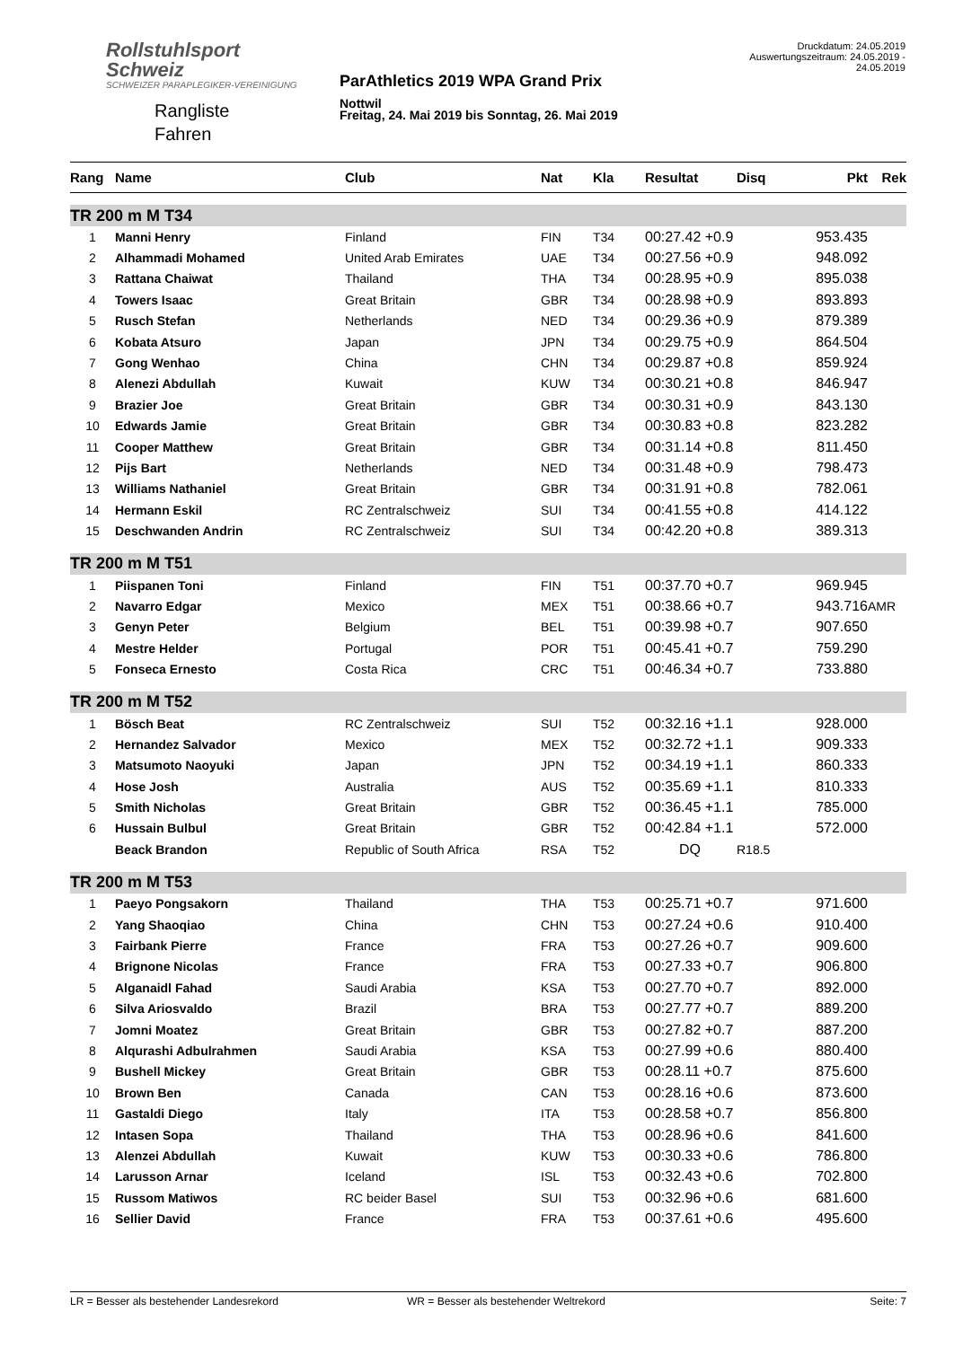Rollstuhlsport
Schweiz
SCHWEIZER PARAPLEGIKER-VEREINIGUNG
Rangliste
Fahren
ParAthletics 2019 WPA Grand Prix
Nottwil
Freitag, 24. Mai 2019 bis Sonntag, 26. Mai 2019
Druckdatum: 24.05.2019
Auswertungszeitraum: 24.05.2019 - 24.05.2019
| Rang | Name | Club | Nat | Kla | Resultat | Disq | Pkt | Rek |
| --- | --- | --- | --- | --- | --- | --- | --- | --- |
| TR 200 m M T34 | | | | | | | | |
| 1 | Manni Henry | Finland | FIN | T34 | 00:27.42 +0.9 | | 953.435 | |
| 2 | Alhammadi Mohamed | United Arab Emirates | UAE | T34 | 00:27.56 +0.9 | | 948.092 | |
| 3 | Rattana Chaiwat | Thailand | THA | T34 | 00:28.95 +0.9 | | 895.038 | |
| 4 | Towers Isaac | Great Britain | GBR | T34 | 00:28.98 +0.9 | | 893.893 | |
| 5 | Rusch Stefan | Netherlands | NED | T34 | 00:29.36 +0.9 | | 879.389 | |
| 6 | Kobata Atsuro | Japan | JPN | T34 | 00:29.75 +0.9 | | 864.504 | |
| 7 | Gong Wenhao | China | CHN | T34 | 00:29.87 +0.8 | | 859.924 | |
| 8 | Alenezi Abdullah | Kuwait | KUW | T34 | 00:30.21 +0.8 | | 846.947 | |
| 9 | Brazier Joe | Great Britain | GBR | T34 | 00:30.31 +0.9 | | 843.130 | |
| 10 | Edwards Jamie | Great Britain | GBR | T34 | 00:30.83 +0.8 | | 823.282 | |
| 11 | Cooper Matthew | Great Britain | GBR | T34 | 00:31.14 +0.8 | | 811.450 | |
| 12 | Pijs Bart | Netherlands | NED | T34 | 00:31.48 +0.9 | | 798.473 | |
| 13 | Williams Nathaniel | Great Britain | GBR | T34 | 00:31.91 +0.8 | | 782.061 | |
| 14 | Hermann Eskil | RC Zentralschweiz | SUI | T34 | 00:41.55 +0.8 | | 414.122 | |
| 15 | Deschwanden Andrin | RC Zentralschweiz | SUI | T34 | 00:42.20 +0.8 | | 389.313 | |
| TR 200 m M T51 | | | | | | | | |
| 1 | Piispanen Toni | Finland | FIN | T51 | 00:37.70 +0.7 | | 969.945 | |
| 2 | Navarro Edgar | Mexico | MEX | T51 | 00:38.66 +0.7 | | 943.716 | AMR |
| 3 | Genyn Peter | Belgium | BEL | T51 | 00:39.98 +0.7 | | 907.650 | |
| 4 | Mestre Helder | Portugal | POR | T51 | 00:45.41 +0.7 | | 759.290 | |
| 5 | Fonseca Ernesto | Costa Rica | CRC | T51 | 00:46.34 +0.7 | | 733.880 | |
| TR 200 m M T52 | | | | | | | | |
| 1 | Bösch Beat | RC Zentralschweiz | SUI | T52 | 00:32.16 +1.1 | | 928.000 | |
| 2 | Hernandez Salvador | Mexico | MEX | T52 | 00:32.72 +1.1 | | 909.333 | |
| 3 | Matsumoto Naoyuki | Japan | JPN | T52 | 00:34.19 +1.1 | | 860.333 | |
| 4 | Hose Josh | Australia | AUS | T52 | 00:35.69 +1.1 | | 810.333 | |
| 5 | Smith Nicholas | Great Britain | GBR | T52 | 00:36.45 +1.1 | | 785.000 | |
| 6 | Hussain Bulbul | Great Britain | GBR | T52 | 00:42.84 +1.1 | | 572.000 | |
| | Beack Brandon | Republic of South Africa | RSA | T52 | DQ | R18.5 | | |
| TR 200 m M T53 | | | | | | | | |
| 1 | Paeyo Pongsakorn | Thailand | THA | T53 | 00:25.71 +0.7 | | 971.600 | |
| 2 | Yang Shaoqiao | China | CHN | T53 | 00:27.24 +0.6 | | 910.400 | |
| 3 | Fairbank Pierre | France | FRA | T53 | 00:27.26 +0.7 | | 909.600 | |
| 4 | Brignone Nicolas | France | FRA | T53 | 00:27.33 +0.7 | | 906.800 | |
| 5 | Alganaidl Fahad | Saudi Arabia | KSA | T53 | 00:27.70 +0.7 | | 892.000 | |
| 6 | Silva Ariosvaldo | Brazil | BRA | T53 | 00:27.77 +0.7 | | 889.200 | |
| 7 | Jomni Moatez | Great Britain | GBR | T53 | 00:27.82 +0.7 | | 887.200 | |
| 8 | Alqurashi Adbulrahmen | Saudi Arabia | KSA | T53 | 00:27.99 +0.6 | | 880.400 | |
| 9 | Bushell Mickey | Great Britain | GBR | T53 | 00:28.11 +0.7 | | 875.600 | |
| 10 | Brown Ben | Canada | CAN | T53 | 00:28.16 +0.6 | | 873.600 | |
| 11 | Gastaldi Diego | Italy | ITA | T53 | 00:28.58 +0.7 | | 856.800 | |
| 12 | Intasen Sopa | Thailand | THA | T53 | 00:28.96 +0.6 | | 841.600 | |
| 13 | Alenzei Abdullah | Kuwait | KUW | T53 | 00:30.33 +0.6 | | 786.800 | |
| 14 | Larusson Arnar | Iceland | ISL | T53 | 00:32.43 +0.6 | | 702.800 | |
| 15 | Russom Matiwos | RC beider Basel | SUI | T53 | 00:32.96 +0.6 | | 681.600 | |
| 16 | Sellier David | France | FRA | T53 | 00:37.61 +0.6 | | 495.600 | |
LR = Besser als bestehender Landesrekord WR = Besser als bestehender Weltrekord Seite: 7